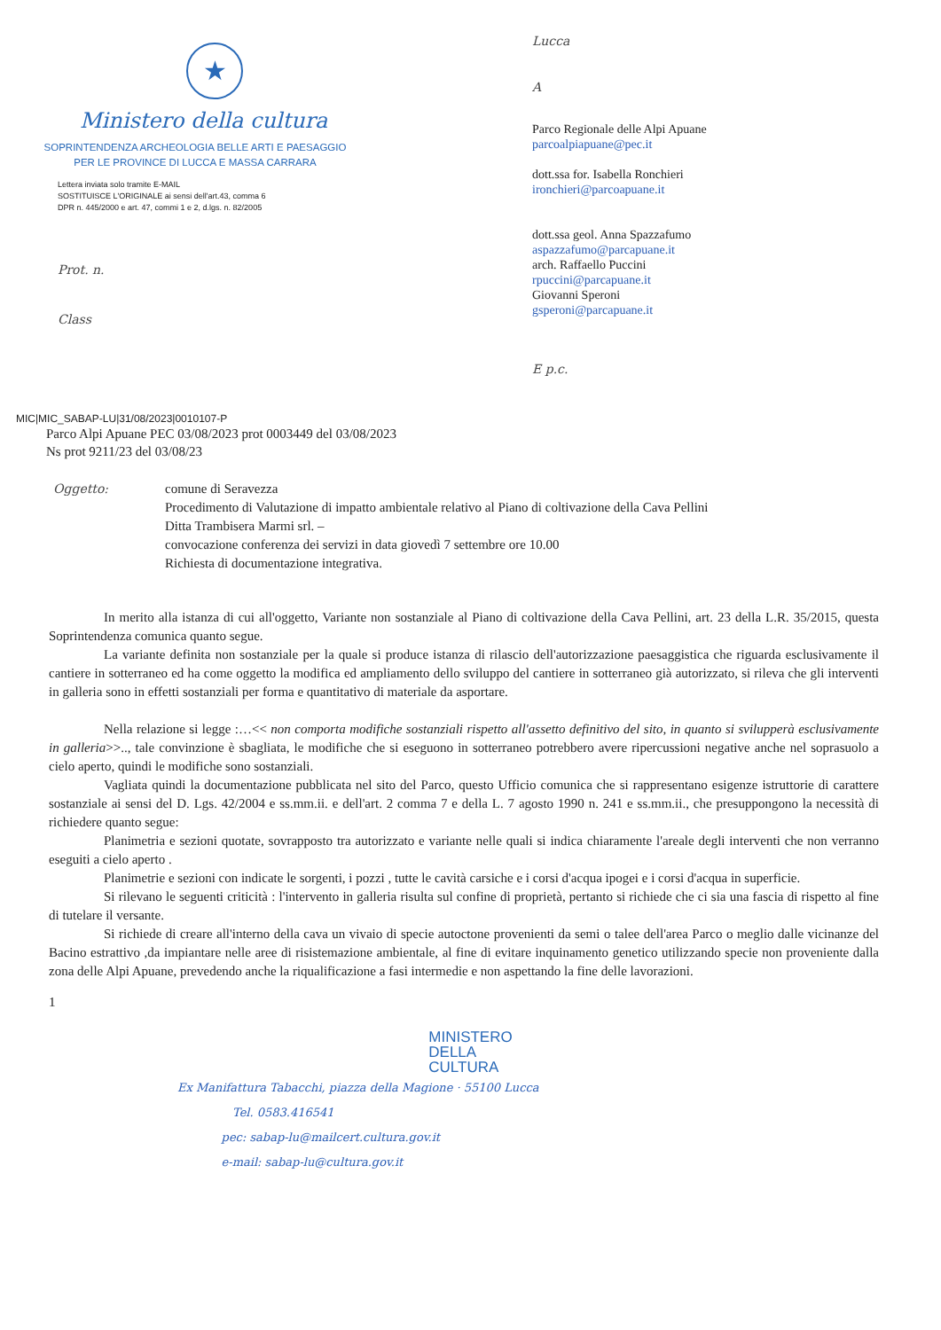★
Ministero della cultura
SOPRINTENDENZA ARCHEOLOGIA BELLE ARTI E PAESAGGIO
PER LE PROVINCE DI LUCCA E MASSA CARRARA
Lettera inviata solo tramite E-MAIL
SOSTITUISCE L'ORIGINALE ai sensi dell'art.43, comma 6
DPR n. 445/2000 e art. 47, commi 1 e 2, d.lgs. n. 82/2005
Prot. n.
Class
Lucca
A
Parco Regionale delle Alpi Apuane
parcoalpiapuane@pec.it
dott.ssa for. Isabella Ronchieri
ironchieri@parcoapuane.it
dott.ssa geol. Anna Spazzafumo
aspazzafumo@parcapuane.it
arch. Raffaello Puccini
rpuccini@parcapuane.it
Giovanni Speroni
gsperoni@parcapuane.it
E p.c.
MIC|MIC_SABAP-LU|31/08/2023|0010107-P
Parco Alpi Apuane PEC 03/08/2023 prot 0003449 del 03/08/2023
Ns prot 9211/23 del 03/08/23
Oggetto: comune di Seravezza
Procedimento di Valutazione di impatto ambientale relativo al Piano di coltivazione della Cava Pellini
Ditta Trambisera Marmi srl. –
convocazione conferenza dei servizi in data giovedì 7 settembre ore 10.00
Richiesta di documentazione integrativa.
In merito alla istanza di cui all'oggetto, Variante non sostanziale al Piano di coltivazione della Cava Pellini, art. 23 della L.R. 35/2015, questa Soprintendenza comunica quanto segue.
La variante definita non sostanziale per la quale si produce istanza di rilascio dell'autorizzazione paesaggistica che riguarda esclusivamente il cantiere in sotterraneo ed ha come oggetto la modifica ed ampliamento dello sviluppo del cantiere in sotterraneo già autorizzato, si rileva che gli interventi in galleria sono in effetti sostanziali per forma e quantitativo di materiale da asportare.
Nella relazione si legge :…<< non comporta modifiche sostanziali rispetto all'assetto definitivo del sito, in quanto si svilupperà esclusivamente in galleria>>.., tale convinzione è sbagliata, le modifiche che si eseguono in sotterraneo potrebbero avere ripercussioni negative anche nel soprasuolo a cielo aperto, quindi le modifiche sono sostanziali.
Vagliata quindi la documentazione pubblicata nel sito del Parco, questo Ufficio comunica che si rappresentano esigenze istruttorie di carattere sostanziale ai sensi del D. Lgs. 42/2004 e ss.mm.ii. e dell'art. 2 comma 7 e della L. 7 agosto 1990 n. 241 e ss.mm.ii., che presuppongono la necessità di richiedere quanto segue:
Planimetria e sezioni quotate, sovrapposto tra autorizzato e variante nelle quali si indica chiaramente l'areale degli interventi che non verranno eseguiti a cielo aperto .
Planimetrie e sezioni con indicate le sorgenti, i pozzi , tutte le cavità carsiche e i corsi d'acqua ipogei e i corsi d'acqua in superficie.
Si rilevano le seguenti criticità : l'intervento in galleria risulta sul confine di proprietà, pertanto si richiede che ci sia una fascia di rispetto al fine di tutelare il versante.
Si richiede di creare all'interno della cava un vivaio di specie autoctone provenienti da semi o talee dell'area Parco o meglio dalle vicinanze del Bacino estrattivo ,da impiantare nelle aree di risistemazione ambientale, al fine di evitare inquinamento genetico utilizzando specie non proveniente dalla zona delle Alpi Apuane, prevedendo anche la riqualificazione a fasi intermedie e non aspettando la fine delle lavorazioni.
1
MINISTERO
DELLA
CULTURA
Ex Manifattura Tabacchi, piazza della Magione · 55100 Lucca
Tel. 0583.416541
pec: sabap-lu@mailcert.cultura.gov.it
e-mail: sabap-lu@cultura.gov.it